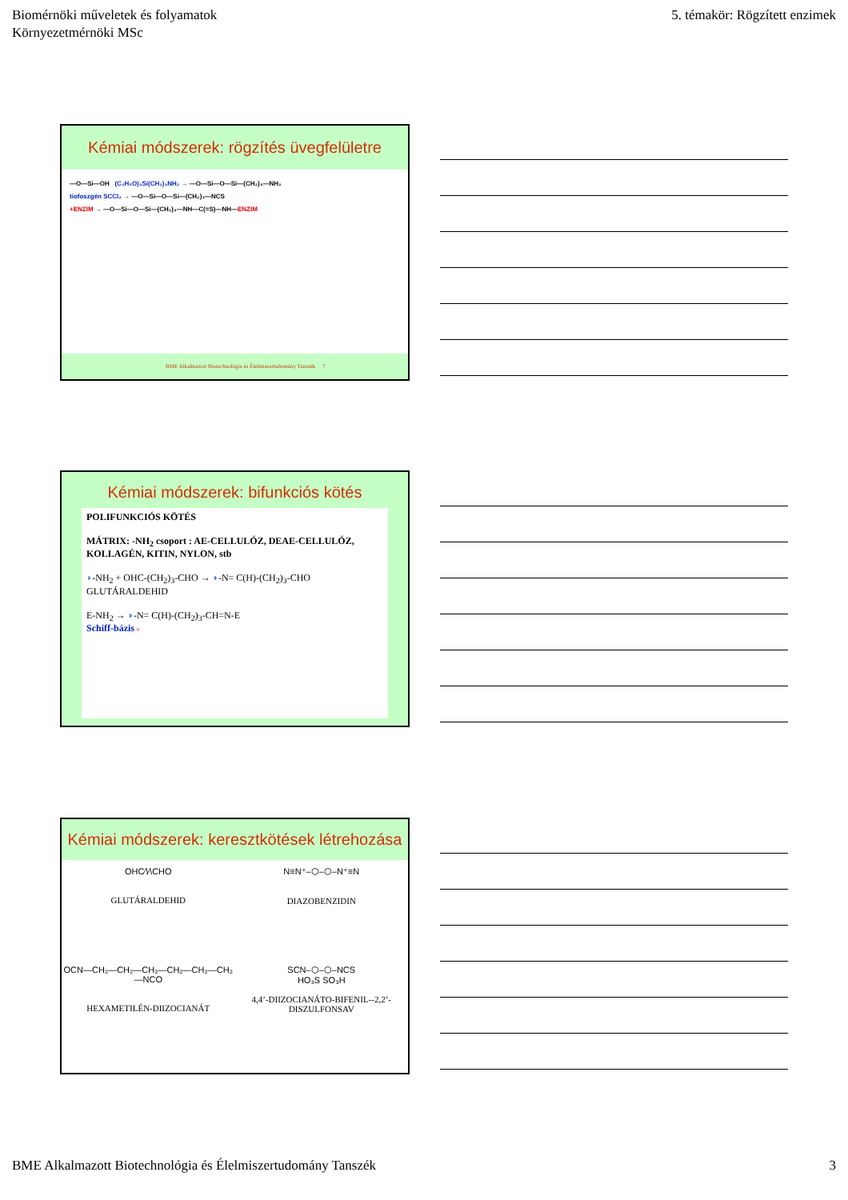Biomérnöki műveletek és folyamatok
Környezetmérnöki MSc
5. témakör: Rögzített enzimek
Kémiai módszerek: rögzítés üvegfelületre
—O—Si—OH (C₂H₅O)₃Si(CH₂)₃NH₂ → —O—Si—O—Si—(CH₂)₃—NH₂
tiofoszgén SCCl₂ → —O—Si—O—Si—(CH₂)₃—NCS
+ENZIM → —O—Si—O—Si—(CH₂)₃—NH—C(=S)—NH—ENZIM
BME Alkalmazott Biotechnológia és Élelmiszertudomány Tanszék 7
Kémiai módszerek: bifunkciós kötés
POLIFUNKCIÓS KÖTÉS
MÁTRIX: -NH<sub>2</sub> csoport : AE-CELLULÓZ, DEAE-CELLULÓZ, KOLLAGÉN, KITIN, NYLON, stb
◗-NH<sub>2</sub> + OHC-(CH<sub>2</sub>)<sub>3</sub>-CHO → ◗-N= C(H)-(CH<sub>2</sub>)<sub>3</sub>-CHO
GLUTÁRALDEHID
E-NH<sub>2</sub> → ◗-N= C(H)-(CH<sub>2</sub>)<sub>3</sub>-CH=N-E
Schiff-bázis 8
Kémiai módszerek: keresztkötések létrehozása
OHC⁄\⁄\CHO
GLUTÁRALDEHID
N≡N⁺–⬡–⬡–N⁺≡N
DIAZOBENZIDIN
OCN—CH₂—CH₂—CH₂—CH₂—CH₂—CH₂—NCO
HEXAMETILÉN-DIIZOCIANÁT
SCN–⬡–⬡–NCS
HO₃S SO₃H
4,4’-DIIZOCIANÁTO-BIFENIL--2,2’-DISZULFONSAV
BME Alkalmazott Biotechnológia és Élelmiszertudomány Tanszék
3